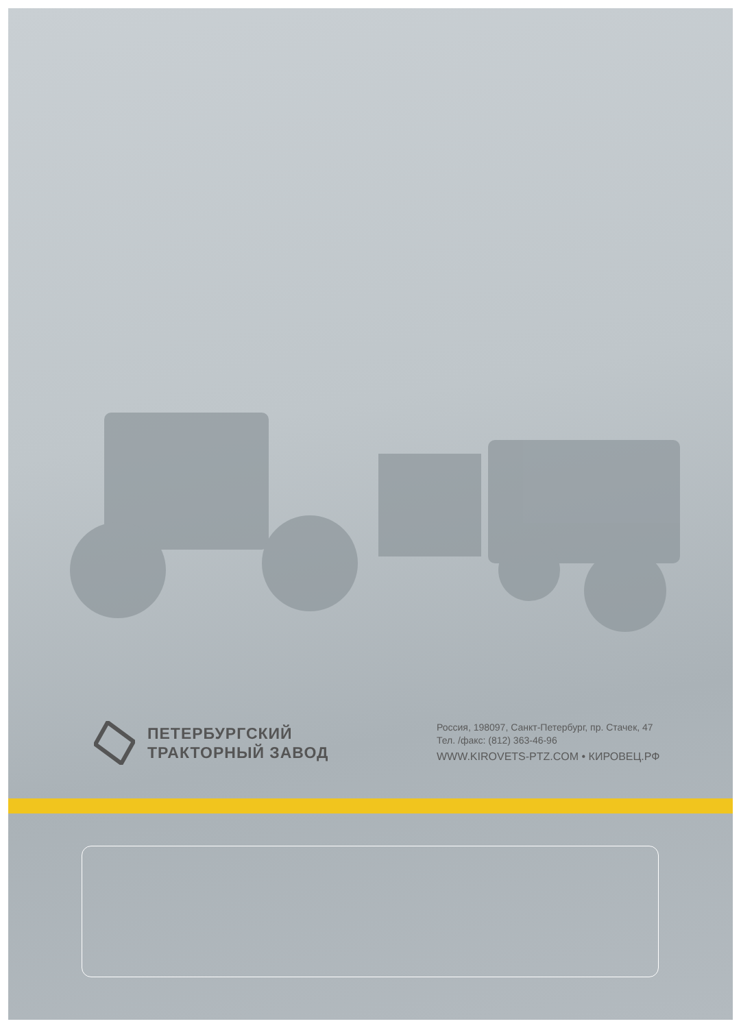ПЕТЕРБУРГСКИЙ
ТРАКТОРНЫЙ ЗАВОД
Россия, 198097, Санкт-Петербург, пр. Стачек, 47
Тел. /факс: (812) 363-46-96
WWW.KIROVETS-PTZ.COM • КИРОВЕЦ.РФ